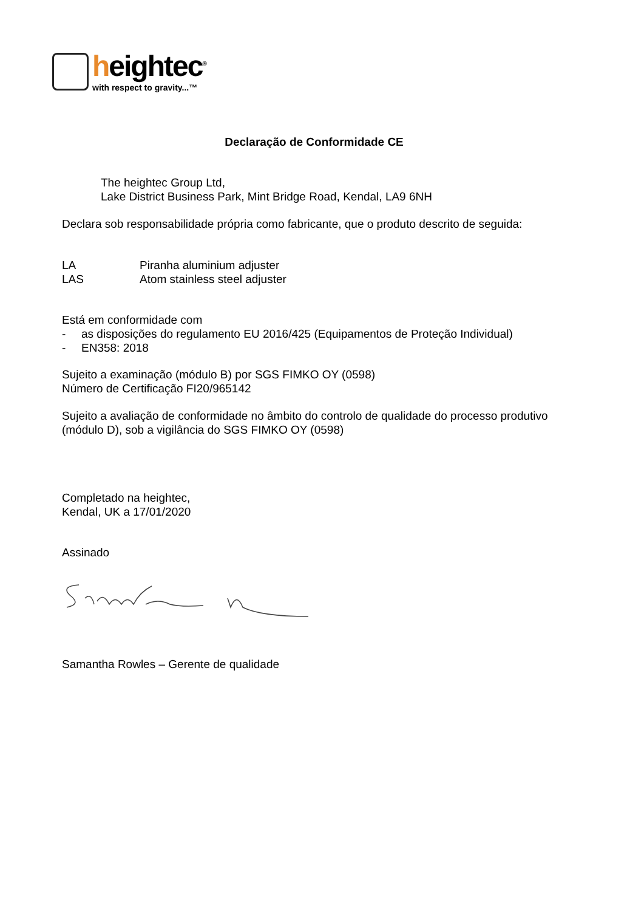heightec<sup>®</sup>
with respect to gravity...™
Declaração de Conformidade CE
The heightec Group Ltd,
Lake District Business Park, Mint Bridge Road, Kendal, LA9 6NH
Declara sob responsabilidade própria como fabricante, que o produto descrito de seguida:
LA Piranha aluminium adjuster
LAS Atom stainless steel adjuster
Está em conformidade com
- as disposições do regulamento EU 2016/425 (Equipamentos de Proteção Individual)
- EN358: 2018
Sujeito a examinação (módulo B) por SGS FIMKO OY (0598)
Número de Certificação FI20/965142
Sujeito a avaliação de conformidade no âmbito do controlo de qualidade do processo produtivo (módulo D), sob a vigilância do SGS FIMKO OY (0598)
Completado na heightec,
Kendal, UK a 17/01/2020
Assinado
Samantha Rowles – Gerente de qualidade